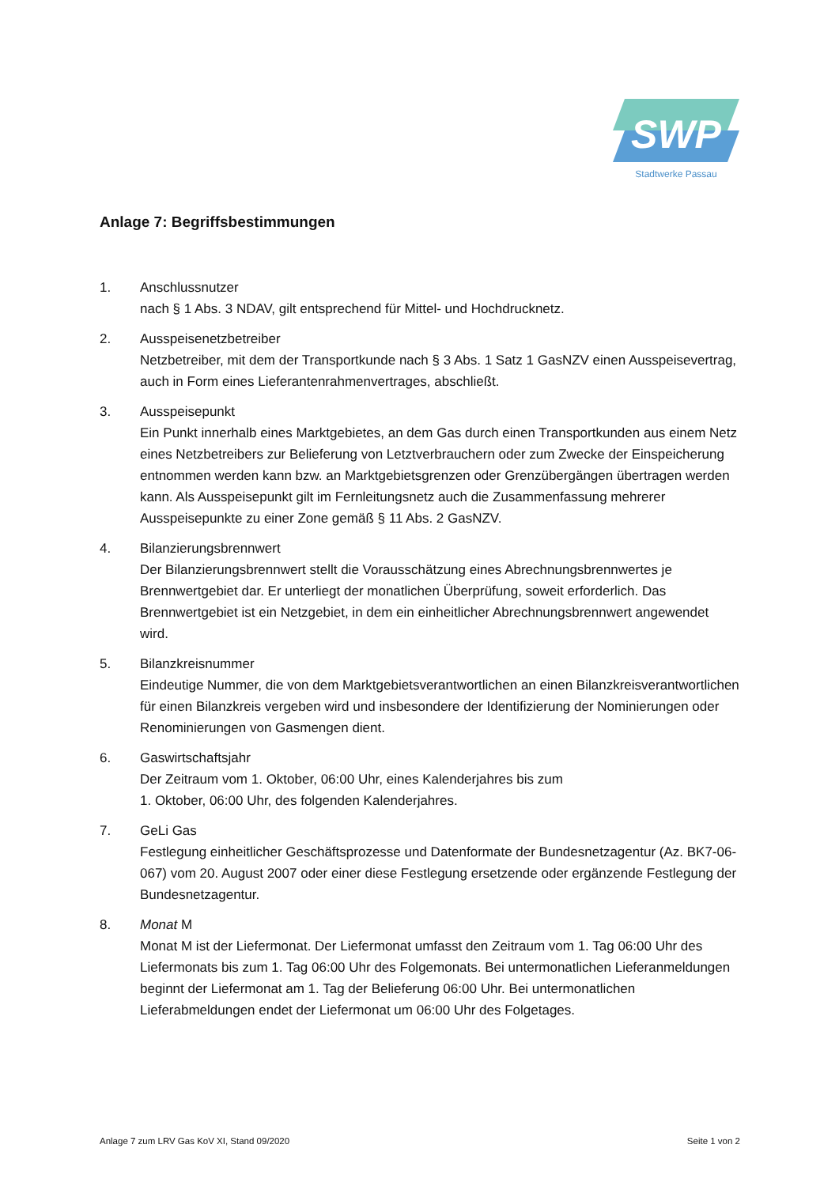SWP
Stadtwerke Passau
Anlage 7: Begriffsbestimmungen
1. Anschlussnutzer
nach § 1 Abs. 3 NDAV, gilt entsprechend für Mittel- und Hochdrucknetz.
2. Ausspeisenetzbetreiber
Netzbetreiber, mit dem der Transportkunde nach § 3 Abs. 1 Satz 1 GasNZV einen Ausspeisevertrag, auch in Form eines Lieferantenrahmenvertrages, abschließt.
3. Ausspeisepunkt
Ein Punkt innerhalb eines Marktgebietes, an dem Gas durch einen Transportkunden aus einem Netz eines Netzbetreibers zur Belieferung von Letztverbrauchern oder zum Zwecke der Einspeicherung entnommen werden kann bzw. an Marktgebietsgrenzen oder Grenzübergängen übertragen werden kann. Als Ausspeisepunkt gilt im Fernleitungsnetz auch die Zusammenfassung mehrerer Ausspeisepunkte zu einer Zone gemäß § 11 Abs. 2 GasNZV.
4. Bilanzierungsbrennwert
Der Bilanzierungsbrennwert stellt die Vorausschätzung eines Abrechnungsbrennwertes je Brennwertgebiet dar. Er unterliegt der monatlichen Überprüfung, soweit erforderlich. Das Brennwertgebiet ist ein Netzgebiet, in dem ein einheitlicher Abrechnungsbrennwert angewendet wird.
5. Bilanzkreisnummer
Eindeutige Nummer, die von dem Marktgebietsverantwortlichen an einen Bilanzkreisverantwortlichen für einen Bilanzkreis vergeben wird und insbesondere der Identifizierung der Nominierungen oder Renominierungen von Gasmengen dient.
6. Gaswirtschaftsjahr
Der Zeitraum vom 1. Oktober, 06:00 Uhr, eines Kalenderjahres bis zum
1. Oktober, 06:00 Uhr, des folgenden Kalenderjahres.
7. GeLi Gas
Festlegung einheitlicher Geschäftsprozesse und Datenformate der Bundesnetzagentur (Az. BK7-06-067) vom 20. August 2007 oder einer diese Festlegung ersetzende oder ergänzende Festlegung der Bundesnetzagentur.
8. Monat M
Monat M ist der Liefermonat. Der Liefermonat umfasst den Zeitraum vom 1. Tag 06:00 Uhr des Liefermonats bis zum 1. Tag 06:00 Uhr des Folgemonats. Bei untermonatlichen Lieferanmeldungen beginnt der Liefermonat am 1. Tag der Belieferung 06:00 Uhr. Bei untermonatlichen Lieferabmeldungen endet der Liefermonat um 06:00 Uhr des Folgetages.
Anlage 7 zum LRV Gas KoV XI, Stand 09/2020 Seite 1 von 2